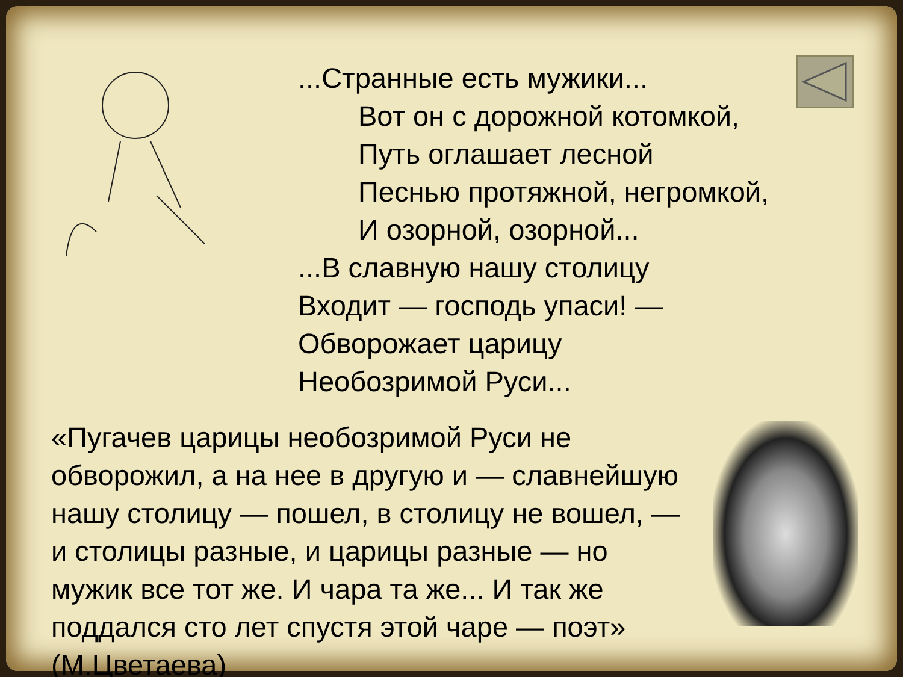...Странные есть мужики...
Вот он с дорожной котомкой,
Путь оглашает лесной
Песнью протяжной, негромкой,
И озорной, озорной...
...В славную нашу столицу
Входит — господь упаси! —
Обворожает царицу
Необозримой Руси...
«Пугачев царицы необозримой Руси не обворожил, а на нее в другую и — славнейшую нашу столицу — пошел, в столицу не вошел, — и столицы разные, и царицы разные — но мужик все тот же. И чара та же... И так же поддался сто лет спустя этой чаре — поэт» (М.Цветаева)